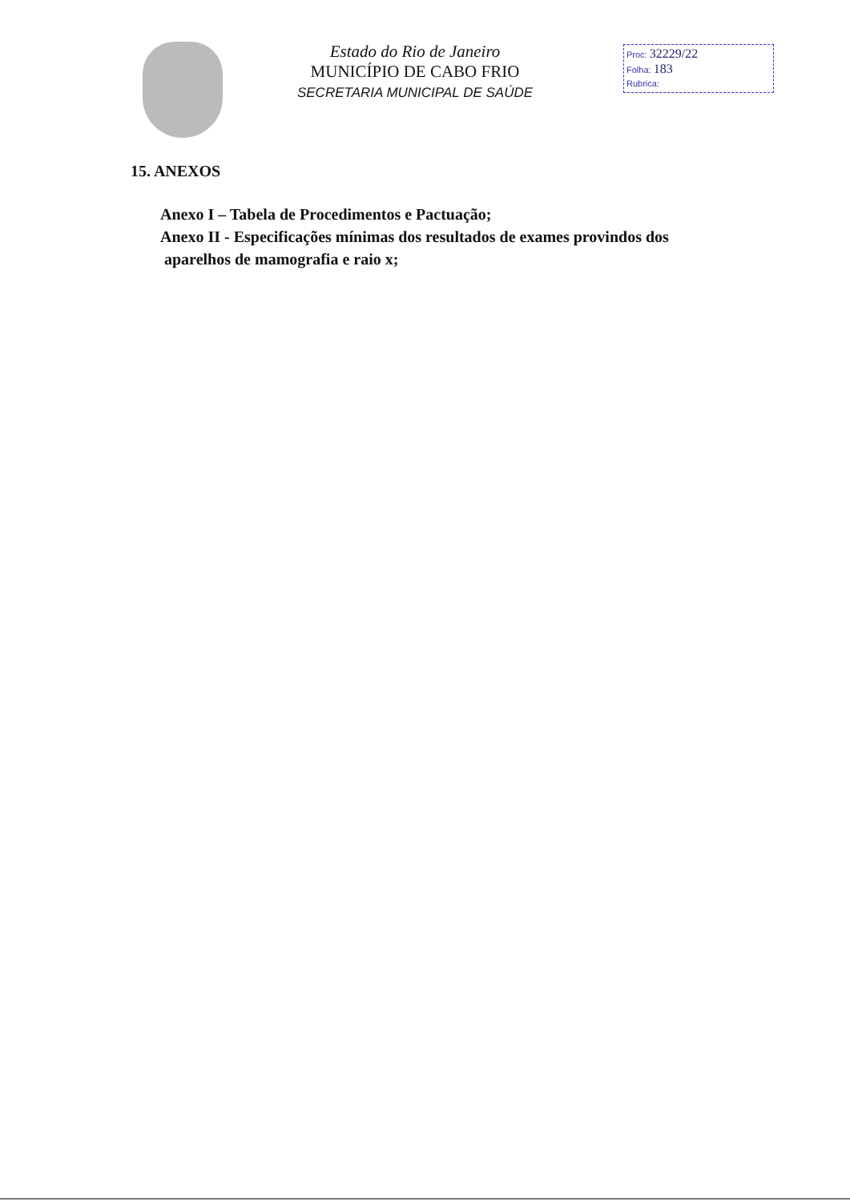Estado do Rio de Janeiro
MUNICÍPIO DE CABO FRIO
SECRETARIA MUNICIPAL DE SAÚDE
Proc: 32229/22
Folha: 183
Rubrica:
15. ANEXOS
Anexo I – Tabela de Procedimentos e Pactuação;
Anexo II - Especificações mínimas dos resultados de exames provindos dos
aparelhos de mamografia e raio x;